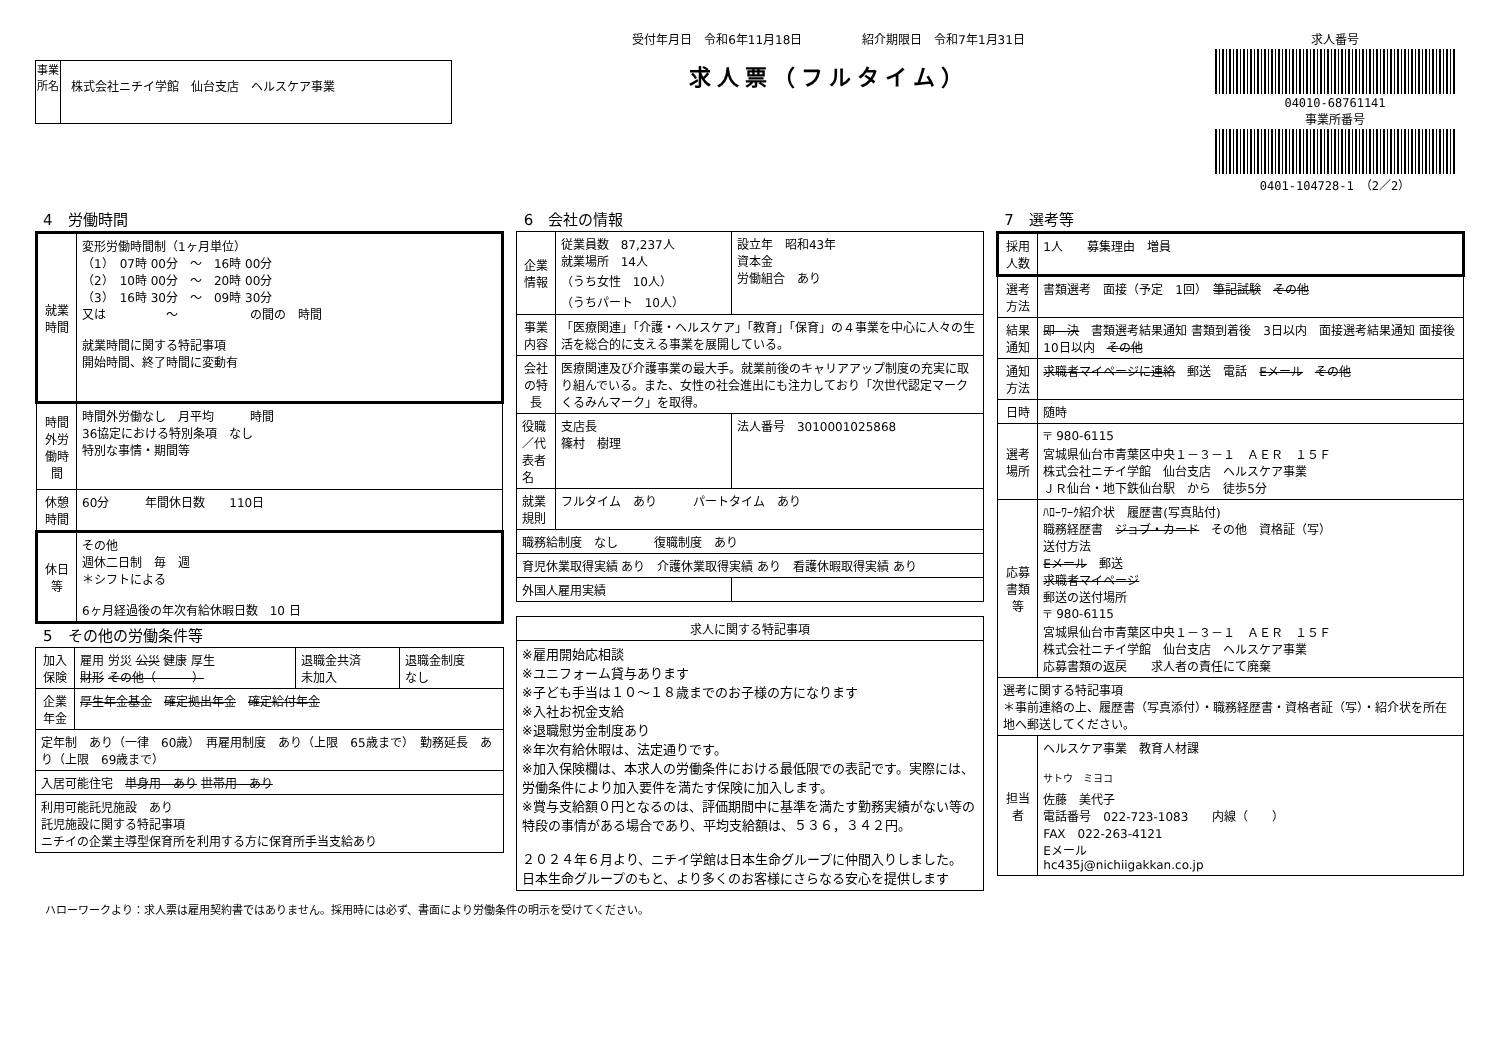事業所名
株式会社ニチイ学館　仙台支店　ヘルスケア事業
受付年月日　令和6年11月18日　　　　　紹介期限日　令和7年1月31日
求人票（フルタイム）
求人番号
04010-68761141
事業所番号
0401-104728-1　（2／2）
4　労働時間
| 就業時間 | 変形労働時間制（1ヶ月単位） （1） 07時 00分 ～ 16時 00分 （2） 10時 00分 ～ 20時 00分 （3） 16時 30分 ～ 09時 30分 又は ～ の間の 時間 就業時間に関する特記事項 開始時間、終了時間に変動有 |
| 時間外労働時間 | 時間外労働なし 月平均 時間 36協定における特別条項 なし 特別な事情・期間等 |
| 休憩時間 | 60分 年間休日数 110日 |
| 休日等 | その他 週休二日制 毎 週 ＊シフトによる 6ヶ月経過後の年次有給休暇日数 10 日 |
5　その他の労働条件等
| 加入保険 | 雇用 労災 公災 健康 厚生 財形 その他（ ） | 退職金共済 未加入 | 退職金制度 なし |
| 企業年金 | 厚生年金基金 確定拠出年金 確定給付年金 | | |
| 定年制 あり（一律 60歳） 再雇用制度 あり（上限 65歳まで） 勤務延長 あり（上限 69歳まで） | | | |
| 入居可能住宅 単身用 あり 世帯用 あり | | | |
| 利用可能託児施設 あり 託児施設に関する特記事項 ニチイの企業主導型保育所を利用する方に保育所手当支給あり | | | |
6　会社の情報
| 企業情報 | 従業員数 87,237人 就業場所 14人 （うち女性 10人） （うちパート 10人） | 設立年 昭和43年 資本金 労働組合 あり |
| 事業内容 | 「医療関連」「介護・ヘルスケア」「教育」「保育」の４事業を中心に人々の生活を総合的に支える事業を展開している。 | |
| 会社の特長 | 医療関連及び介護事業の最大手。就業前後のキャリアアップ制度の充実に取り組んでいる。また、女性の社会進出にも注力しており「次世代認定マークくるみんマーク」を取得。 | |
| 役職／代表者名 | 支店長 篠村 樹理 | 法人番号 3010001025868 |
| 就業規則 | フルタイム あり パートタイム あり | |
| 職務給制度 なし 復職制度 あり | | |
| 育児休業取得実績 あり 介護休業取得実績 あり 看護休暇取得実績 あり | | |
| 外国人雇用実績 | | |
| 求人に関する特記事項 |
| --- |
| ※雇用開始応相談 ※ユニフォーム貸与あります ※子ども手当は１０～１８歳までのお子様の方になります ※入社お祝金支給 ※退職慰労金制度あり ※年次有給休暇は、法定通りです。 ※加入保険欄は、本求人の労働条件における最低限での表記です。実際には、労働条件により加入要件を満たす保険に加入します。 ※賞与支給額０円となるのは、評価期間中に基準を満たす勤務実績がない等の特段の事情がある場合であり、平均支給額は、５３６，３４２円。 ２０２４年６月より、ニチイ学館は日本生命グループに仲間入りしました。 日本生命グループのもと、より多くのお客様にさらなる安心を提供します |
7　選考等
| 採用人数 | 1人 募集理由 増員 |
| 選考方法 | 書類選考 面接（予定 1回） 筆記試験 その他 |
| 結果通知 | 即 決 書類選考結果通知 書類到着後 3日以内 面接選考結果通知 面接後 10日以内 その他 |
| 通知方法 | 求職者マイページに連絡 郵送 電話 Eメール その他 |
| 日時 | 随時 |
| 選考場所 | 〒 980-6115 宮城県仙台市青葉区中央１－３－１ ＡＥＲ １５Ｆ 株式会社ニチイ学館 仙台支店 ヘルスケア事業 ＪＲ仙台・地下鉄仙台駅 から 徒歩5分 |
| 応募書類等 | ﾊﾛｰﾜｰｸ紹介状 履歴書(写真貼付) 職務経歴書 ジョブ・カード その他 資格証（写） 送付方法 Eメール 郵送 求職者マイページ 郵送の送付場所 〒 980-6115 宮城県仙台市青葉区中央１－３－１ ＡＥＲ １５Ｆ 株式会社ニチイ学館 仙台支店 ヘルスケア事業 応募書類の返戻 求人者の責任にて廃棄 |
| 選考に関する特記事項 ＊事前連絡の上、履歴書（写真添付）・職務経歴書・資格者証（写）・紹介状を所在地へ郵送してください。 | |
| 担当者 | ヘルスケア事業 教育人材課 <sup>サトウ ミヨコ</sup> 佐藤 美代子 電話番号 022-723-1083 内線（ ） FAX 022-263-4121 Eメール hc435j@nichiigakkan.co.jp |
ハローワークより：求人票は雇用契約書ではありません。採用時には必ず、書面により労働条件の明示を受けてください。